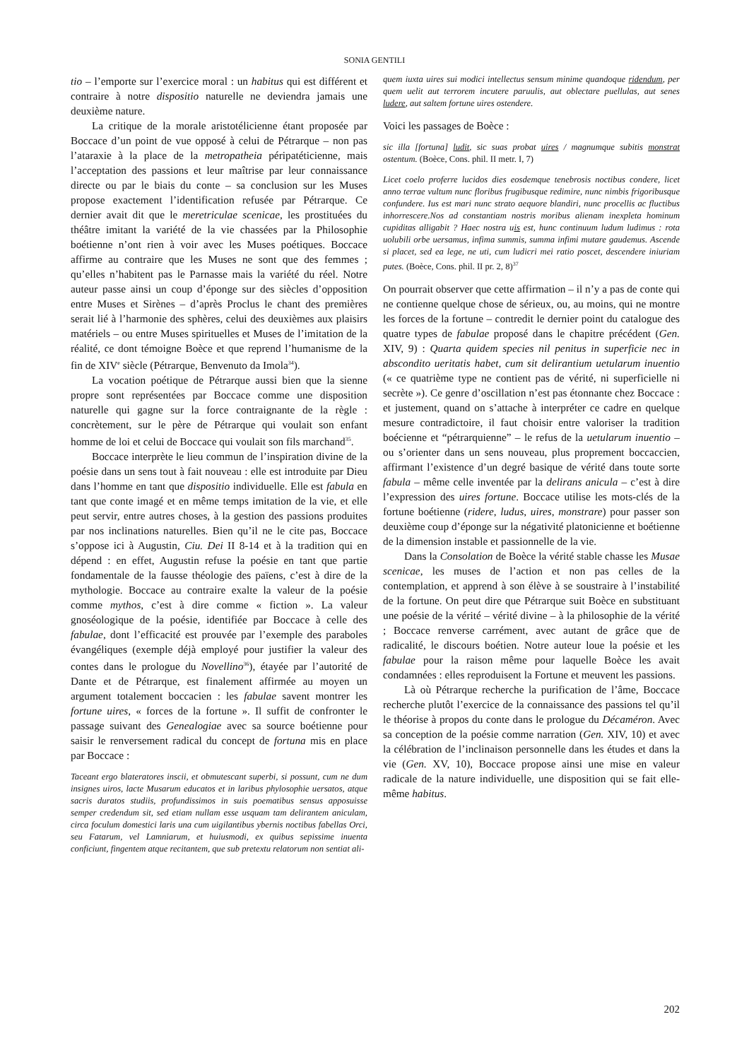SONIA GENTILI
tio – l’emporte sur l’exercice moral : un habitus qui est différent et contraire à notre dispositio naturelle ne deviendra jamais une deuxième nature.
La critique de la morale aristotélicienne étant proposée par Boccace d’un point de vue opposé à celui de Pétrarque – non pas l’ataraxie à la place de la metropatheia péripatéticienne, mais l’acceptation des passions et leur maîtrise par leur connaissance directe ou par le biais du conte – sa conclusion sur les Muses propose exactement l’identification refusée par Pétrarque. Ce dernier avait dit que le meretriculae scenicae, les prostituées du théâtre imitant la variété de la vie chassées par la Philosophie boétienne n’ont rien à voir avec les Muses poétiques. Boccace affirme au contraire que les Muses ne sont que des femmes ; qu’elles n’habitent pas le Parnasse mais la variété du réel. Notre auteur passe ainsi un coup d’éponge sur des siècles d’opposition entre Muses et Sirènes – d’après Proclus le chant des premières serait lié à l’harmonie des sphères, celui des deuxièmes aux plaisirs matériels – ou entre Muses spirituelles et Muses de l’imitation de la réalité, ce dont témoigne Boèce et que reprend l’humanisme de la fin de XIV<sup>e</sup> siècle (Pétrarque, Benvenuto da Imola<sup>34</sup>).
La vocation poétique de Pétrarque aussi bien que la sienne propre sont représentées par Boccace comme une disposition naturelle qui gagne sur la force contraignante de la règle : concrètement, sur le père de Pétrarque qui voulait son enfant homme de loi et celui de Boccace qui voulait son fils marchand<sup>35</sup>.
Boccace interprète le lieu commun de l’inspiration divine de la poésie dans un sens tout à fait nouveau : elle est introduite par Dieu dans l’homme en tant que dispositio individuelle. Elle est fabula en tant que conte imagé et en même temps imitation de la vie, et elle peut servir, entre autres choses, à la gestion des passions produites par nos inclinations naturelles. Bien qu’il ne le cite pas, Boccace s’oppose ici à Augustin, Ciu. Dei II 8-14 et à la tradition qui en dépend : en effet, Augustin refuse la poésie en tant que partie fondamentale de la fausse théologie des païens, c’est à dire de la mythologie. Boccace au contraire exalte la valeur de la poésie comme mythos, c’est à dire comme « fiction ». La valeur gnoséologique de la poésie, identifiée par Boccace à celle des fabulae, dont l’efficacité est prouvée par l’exemple des paraboles évangéliques (exemple déjà employé pour justifier la valeur des contes dans le prologue du Novellino<sup>36</sup>), étayée par l’autorité de Dante et de Pétrarque, est finalement affirmée au moyen un argument totalement boccacien : les fabulae savent montrer les fortune uires, « forces de la fortune ». Il suffit de confronter le passage suivant des Genealogiae avec sa source boétienne pour saisir le renversement radical du concept de fortuna mis en place par Boccace :
Taceant ergo blateratores inscii, et obmutescant superbi, si possunt, cum ne dum insignes uiros, lacte Musarum educatos et in laribus phylosophie uersatos, atque sacris duratos studiis, profundissimos in suis poematibus sensus apposuisse semper credendum sit, sed etiam nullam esse usquam tam delirantem aniculam, circa foculum domestici laris una cum uigilantibus ybernis noctibus fabellas Orci, seu Fatarum, vel Lamniarum, et huiusmodi, ex quibus sepissime inuenta conficiunt, fingentem atque recitantem, que sub pretextu relatorum non sentiat ali-
quem iuxta uires sui modici intellectus sensum minime quandoque ridendum, per quem uelit aut terrorem incutere paruulis, aut oblectare puellulas, aut senes ludere, aut saltem fortune uires ostendere.
Voici les passages de Boèce :
sic illa [fortuna] ludit, sic suas probat uires / magnumque subitis monstrat ostentum. (Boèce, Cons. phil. II metr. I, 7)
Licet coelo proferre lucidos dies eosdemque tenebrosis noctibus condere, licet anno terrae vultum nunc floribus frugibusque redimire, nunc nimbis frigoribusque confundere. Ius est mari nunc strato aequore blandiri, nunc procellis ac fluctibus inhorrescere.Nos ad constantiam nostris moribus alienam inexpleta hominum cupiditas alligabit ? Haec nostra uis est, hunc continuum ludum ludimus : rota uolubili orbe uersamus, infima summis, summa infimi mutare gaudemus. Ascende si placet, sed ea lege, ne uti, cum ludicri mei ratio poscet, descendere iniuriam putes. (Boèce, Cons. phil. II pr. 2, 8)<sup>37</sup>
On pourrait observer que cette affirmation – il n’y a pas de conte qui ne contienne quelque chose de sérieux, ou, au moins, qui ne montre les forces de la fortune – contredit le dernier point du catalogue des quatre types de fabulae proposé dans le chapitre précédent (Gen. XIV, 9) : Quarta quidem species nil penitus in superficie nec in abscondito ueritatis habet, cum sit delirantium uetularum inuentio (« ce quatrième type ne contient pas de vérité, ni superficielle ni secrète »). Ce genre d’oscillation n’est pas étonnante chez Boccace : et justement, quand on s’attache à interpréter ce cadre en quelque mesure contradictoire, il faut choisir entre valoriser la tradition boécienne et “pétrarquienne” – le refus de la uetularum inuentio – ou s’orienter dans un sens nouveau, plus proprement boccaccien, affirmant l’existence d’un degré basique de vérité dans toute sorte fabula – même celle inventée par la delirans anicula – c’est à dire l’expression des uires fortune. Boccace utilise les mots-clés de la fortune boétienne (ridere, ludus, uires, monstrare) pour passer son deuxième coup d’éponge sur la négativité platonicienne et boétienne de la dimension instable et passionnelle de la vie.
Dans la Consolation de Boèce la vérité stable chasse les Musae scenicae, les muses de l’action et non pas celles de la contemplation, et apprend à son élève à se soustraire à l’instabilité de la fortune. On peut dire que Pétrarque suit Boèce en substituant une poésie de la vérité – vérité divine – à la philosophie de la vérité ; Boccace renverse carrément, avec autant de grâce que de radicalité, le discours boétien. Notre auteur loue la poésie et les fabulae pour la raison même pour laquelle Boèce les avait condamnées : elles reproduisent la Fortune et meuvent les passions.
Là où Pétrarque recherche la purification de l’âme, Boccace recherche plutôt l’exercice de la connaissance des passions tel qu’il le théorise à propos du conte dans le prologue du Décaméron. Avec sa conception de la poésie comme narration (Gen. XIV, 10) et avec la célébration de l’inclinaison personnelle dans les études et dans la vie (Gen. XV, 10), Boccace propose ainsi une mise en valeur radicale de la nature individuelle, une disposition qui se fait elle-même habitus.
202